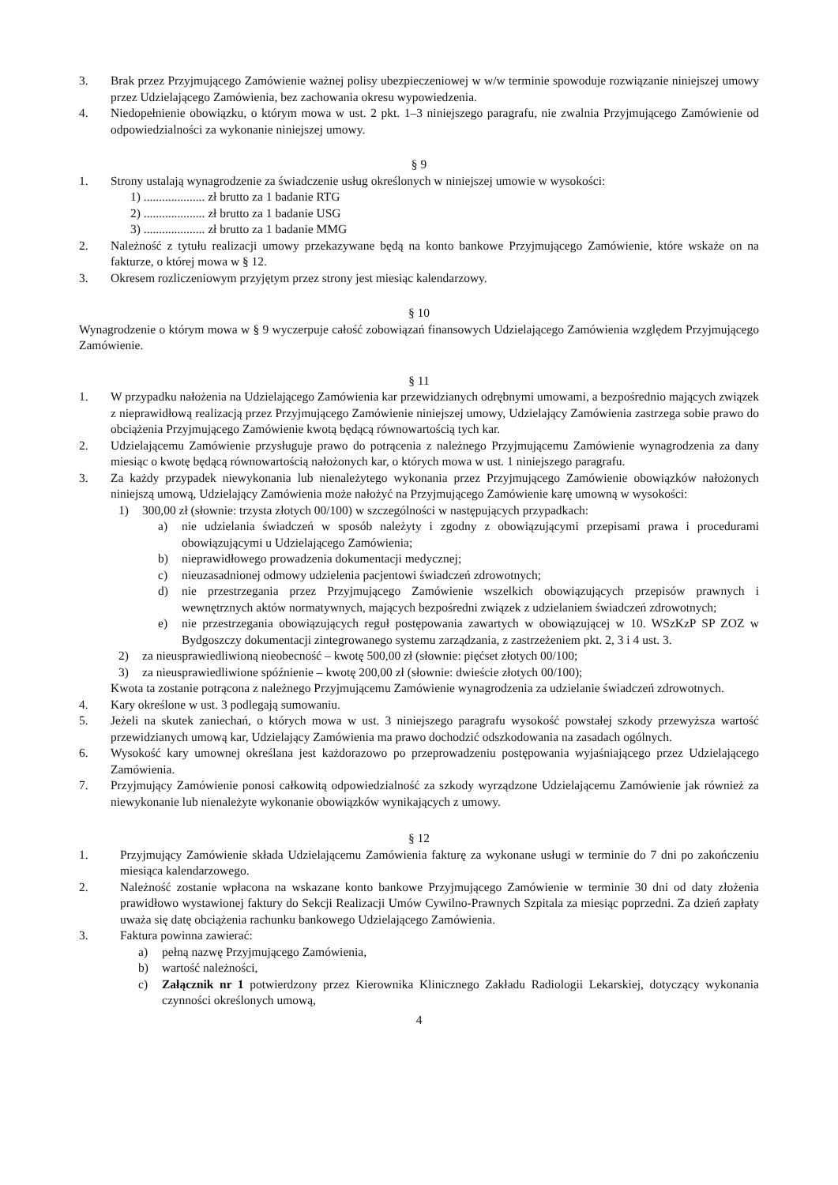3. Brak przez Przyjmującego Zamówienie ważnej polisy ubezpieczeniowej w w/w terminie spowoduje rozwiązanie niniejszej umowy przez Udzielającego Zamówienia, bez zachowania okresu wypowiedzenia.
4. Niedopełnienie obowiązku, o którym mowa w ust. 2 pkt. 1–3 niniejszego paragrafu, nie zwalnia Przyjmującego Zamówienie od odpowiedzialności za wykonanie niniejszej umowy.
§ 9
1. Strony ustalają wynagrodzenie za świadczenie usług określonych w niniejszej umowie w wysokości:
1) .................... zł brutto za 1 badanie RTG
2) .................... zł brutto za 1 badanie USG
3) .................... zł brutto za 1 badanie MMG
2. Należność z tytułu realizacji umowy przekazywane będą na konto bankowe Przyjmującego Zamówienie, które wskaże on na fakturze, o której mowa w § 12.
3. Okresem rozliczeniowym przyjętym przez strony jest miesiąc kalendarzowy.
§ 10
Wynagrodzenie o którym mowa w § 9 wyczerpuje całość zobowiązań finansowych Udzielającego Zamówienia względem Przyjmującego Zamówienie.
§ 11
1. W przypadku nałożenia na Udzielającego Zamówienia kar przewidzianych odrębnymi umowami, a bezpośrednio mających związek z nieprawidłową realizacją przez Przyjmującego Zamówienie niniejszej umowy, Udzielający Zamówienia zastrzega sobie prawo do obciążenia Przyjmującego Zamówienie kwotą będącą równowartością tych kar.
2. Udzielającemu Zamówienie przysługuje prawo do potrącenia z należnego Przyjmującemu Zamówienie wynagrodzenia za dany miesiąc o kwotę będącą równowartością nałożonych kar, o których mowa w ust. 1 niniejszego paragrafu.
3. Za każdy przypadek niewykonania lub nienależytego wykonania przez Przyjmującego Zamówienie obowiązków nałożonych niniejszą umową, Udzielający Zamówienia może nałożyć na Przyjmującego Zamówienie karę umowną w wysokości:
1) 300,00 zł (słownie: trzysta złotych 00/100) w szczególności w następujących przypadkach:
a) nie udzielania świadczeń w sposób należyty i zgodny z obowiązującymi przepisami prawa i procedurami obowiązującymi u Udzielającego Zamówienia;
b) nieprawidłowego prowadzenia dokumentacji medycznej;
c) nieuzasadnionej odmowy udzielenia pacjentowi świadczeń zdrowotnych;
d) nie przestrzegania przez Przyjmującego Zamówienie wszelkich obowiązujących przepisów prawnych i wewnętrznych aktów normatywnych, mających bezpośredni związek z udzielaniem świadczeń zdrowotnych;
e) nie przestrzegania obowiązujących reguł postępowania zawartych w obowiązującej w 10. WSzKzP SP ZOZ w Bydgoszczy dokumentacji zintegrowanego systemu zarządzania, z zastrzeżeniem pkt. 2, 3 i 4 ust. 3.
2) za nieusprawiedliwioną nieobecność – kwotę 500,00 zł (słownie: pięćset złotych 00/100;
3) za nieusprawiedliwione spóźnienie – kwotę 200,00 zł (słownie: dwieście złotych 00/100);
Kwota ta zostanie potrącona z należnego Przyjmującemu Zamówienie wynagrodzenia za udzielanie świadczeń zdrowotnych.
4. Kary określone w ust. 3 podlegają sumowaniu.
5. Jeżeli na skutek zaniechań, o których mowa w ust. 3 niniejszego paragrafu wysokość powstałej szkody przewyższa wartość przewidzianych umową kar, Udzielający Zamówienia ma prawo dochodzić odszkodowania na zasadach ogólnych.
6. Wysokość kary umownej określana jest każdorazowo po przeprowadzeniu postępowania wyjaśniającego przez Udzielającego Zamówienia.
7. Przyjmujący Zamówienie ponosi całkowitą odpowiedzialność za szkody wyrządzone Udzielającemu Zamówienie jak również za niewykonanie lub nienależyte wykonanie obowiązków wynikających z umowy.
§ 12
1. Przyjmujący Zamówienie składa Udzielającemu Zamówienia fakturę za wykonane usługi w terminie do 7 dni po zakończeniu miesiąca kalendarzowego.
2. Należność zostanie wpłacona na wskazane konto bankowe Przyjmującego Zamówienie w terminie 30 dni od daty złożenia prawidłowo wystawionej faktury do Sekcji Realizacji Umów Cywilno-Prawnych Szpitala za miesiąc poprzedni. Za dzień zapłaty uważa się datę obciążenia rachunku bankowego Udzielającego Zamówienia.
3. Faktura powinna zawierać:
a) pełną nazwę Przyjmującego Zamówienia,
b) wartość należności,
c) Załącznik nr 1 potwierdzony przez Kierownika Klinicznego Zakładu Radiologii Lekarskiej, dotyczący wykonania czynności określonych umową,
4